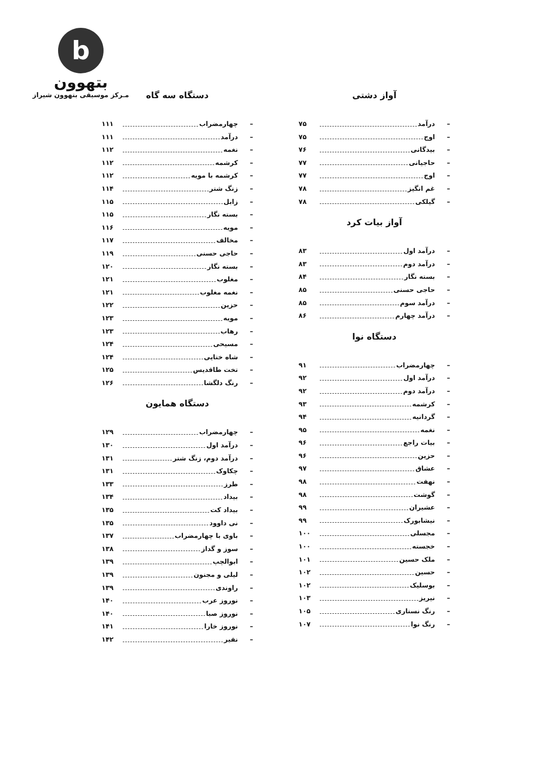b
بتهوون
مـرکز موسیقی بتهوون شیراز
آواز دشتی
– درآمد ۷۵
– اوج ۷۵
– بیدگانی ۷۶
– حاجیانی ۷۷
– اوج ۷۷
– غم انگیز ۷۸
– گیلکی ۷۸
آواز بیات کرد
– درآمد اول ۸۳
– درآمد دوم ۸۳
– بسته نگار ۸۴
– حاجی حسنی ۸۵
– درآمد سوم ۸۵
– درآمد چهارم ۸۶
دستگاه نوا
– چهارمضراب ۹۱
– درآمد اول ۹۲
– درآمد دوم ۹۲
– کرشمه ۹۳
– گردانیه ۹۴
– نغمه ۹۵
– بیات راجع ۹۶
– حزین ۹۶
– عشاق ۹۷
– نهفت ۹۸
– گوشت ۹۸
– عشیران ۹۹
– نیشابورک ۹۹
– مجسلی ۱۰۰
– خجسته ۱۰۰
– ملک حسین ۱۰۱
– حسین ۱۰۲
– بوسلیک ۱۰۲
– نیریز ۱۰۳
– رنگ نستاری ۱۰۵
– رنگ نوا ۱۰۷
دستگاه سه گاه
– چهارمضراب ۱۱۱
– درآمد ۱۱۱
– نغمه ۱۱۲
– کرشمه ۱۱۲
– کرشمه با مویه ۱۱۲
– زنگ شتر ۱۱۴
– زابل ۱۱۵
– بسته نگار ۱۱۵
– مویه ۱۱۶
– مخالف ۱۱۷
– حاجی حسنی ۱۱۹
– بسته نگار ۱۲۰
– مغلوب ۱۲۱
– نغمه مغلوب ۱۲۱
– حزین ۱۲۲
– مویه ۱۲۳
– رهاب ۱۲۳
– مسیحی ۱۲۴
– شاه ختایی ۱۲۴
– تخت طاقدیس ۱۲۵
– رنگ دلگشا ۱۲۶
دستگاه همایون
– چهارمضراب ۱۲۹
– درآمد اول ۱۳۰
– درآمد دوم، زنگ شتر ۱۳۱
– چکاوک ۱۳۱
– طرز ۱۳۳
– بیداد ۱۳۴
– بیداد کت ۱۳۵
– نی داوود ۱۳۵
– باوی با چهارمضراب ۱۳۷
– سوز و گداز ۱۳۸
– ابوالچپ ۱۳۹
– لیلی و مجنون ۱۳۹
– راوندی ۱۳۹
– نوروز عرب ۱۴۰
– نوروز صبا ۱۴۰
– نوروز خارا ۱۴۱
– نفیر ۱۴۲